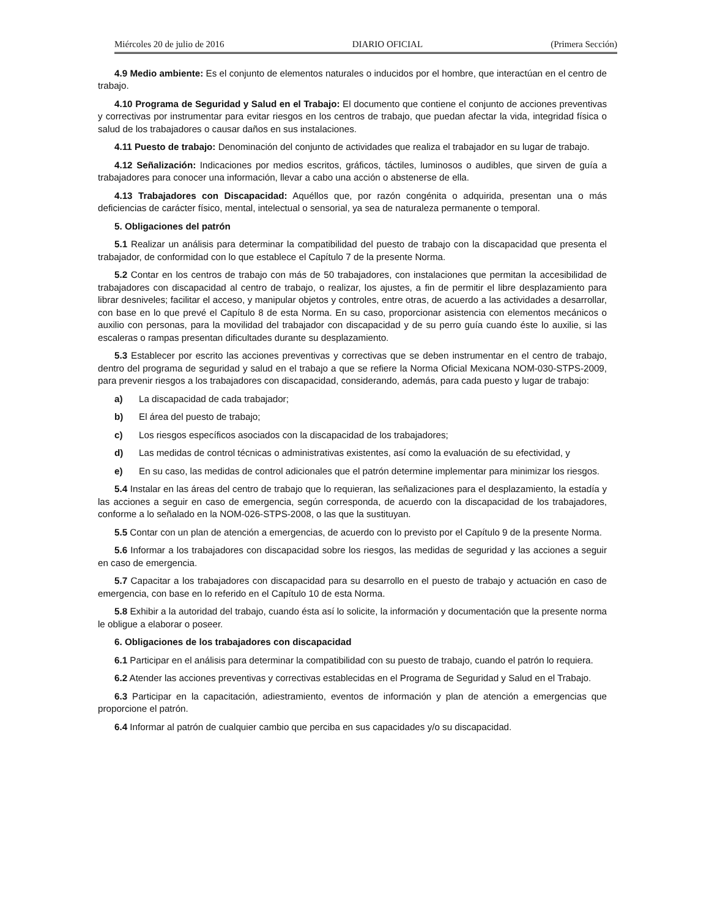Miércoles 20 de julio de 2016 DIARIO OFICIAL (Primera Sección)
4.9 Medio ambiente: Es el conjunto de elementos naturales o inducidos por el hombre, que interactúan en el centro de trabajo.
4.10 Programa de Seguridad y Salud en el Trabajo: El documento que contiene el conjunto de acciones preventivas y correctivas por instrumentar para evitar riesgos en los centros de trabajo, que puedan afectar la vida, integridad física o salud de los trabajadores o causar daños en sus instalaciones.
4.11 Puesto de trabajo: Denominación del conjunto de actividades que realiza el trabajador en su lugar de trabajo.
4.12 Señalización: Indicaciones por medios escritos, gráficos, táctiles, luminosos o audibles, que sirven de guía a trabajadores para conocer una información, llevar a cabo una acción o abstenerse de ella.
4.13 Trabajadores con Discapacidad: Aquéllos que, por razón congénita o adquirida, presentan una o más deficiencias de carácter físico, mental, intelectual o sensorial, ya sea de naturaleza permanente o temporal.
5. Obligaciones del patrón
5.1 Realizar un análisis para determinar la compatibilidad del puesto de trabajo con la discapacidad que presenta el trabajador, de conformidad con lo que establece el Capítulo 7 de la presente Norma.
5.2 Contar en los centros de trabajo con más de 50 trabajadores, con instalaciones que permitan la accesibilidad de trabajadores con discapacidad al centro de trabajo, o realizar, los ajustes, a fin de permitir el libre desplazamiento para librar desniveles; facilitar el acceso, y manipular objetos y controles, entre otras, de acuerdo a las actividades a desarrollar, con base en lo que prevé el Capítulo 8 de esta Norma. En su caso, proporcionar asistencia con elementos mecánicos o auxilio con personas, para la movilidad del trabajador con discapacidad y de su perro guía cuando éste lo auxilie, si las escaleras o rampas presentan dificultades durante su desplazamiento.
5.3 Establecer por escrito las acciones preventivas y correctivas que se deben instrumentar en el centro de trabajo, dentro del programa de seguridad y salud en el trabajo a que se refiere la Norma Oficial Mexicana NOM-030-STPS-2009, para prevenir riesgos a los trabajadores con discapacidad, considerando, además, para cada puesto y lugar de trabajo:
a) La discapacidad de cada trabajador;
b) El área del puesto de trabajo;
c) Los riesgos específicos asociados con la discapacidad de los trabajadores;
d) Las medidas de control técnicas o administrativas existentes, así como la evaluación de su efectividad, y
e) En su caso, las medidas de control adicionales que el patrón determine implementar para minimizar los riesgos.
5.4 Instalar en las áreas del centro de trabajo que lo requieran, las señalizaciones para el desplazamiento, la estadía y las acciones a seguir en caso de emergencia, según corresponda, de acuerdo con la discapacidad de los trabajadores, conforme a lo señalado en la NOM-026-STPS-2008, o las que la sustituyan.
5.5 Contar con un plan de atención a emergencias, de acuerdo con lo previsto por el Capítulo 9 de la presente Norma.
5.6 Informar a los trabajadores con discapacidad sobre los riesgos, las medidas de seguridad y las acciones a seguir en caso de emergencia.
5.7 Capacitar a los trabajadores con discapacidad para su desarrollo en el puesto de trabajo y actuación en caso de emergencia, con base en lo referido en el Capítulo 10 de esta Norma.
5.8 Exhibir a la autoridad del trabajo, cuando ésta así lo solicite, la información y documentación que la presente norma le obligue a elaborar o poseer.
6. Obligaciones de los trabajadores con discapacidad
6.1 Participar en el análisis para determinar la compatibilidad con su puesto de trabajo, cuando el patrón lo requiera.
6.2 Atender las acciones preventivas y correctivas establecidas en el Programa de Seguridad y Salud en el Trabajo.
6.3 Participar en la capacitación, adiestramiento, eventos de información y plan de atención a emergencias que proporcione el patrón.
6.4 Informar al patrón de cualquier cambio que perciba en sus capacidades y/o su discapacidad.